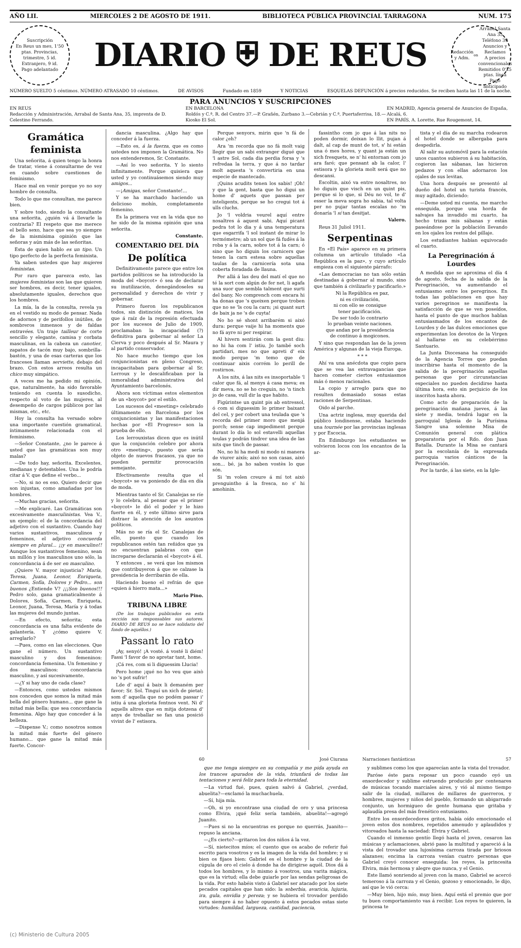AÑO LII. MIERCOLES 2 DE AGOSTO DE 1911. BIBLIOTECA PÚBLICA PROVINCIAL TARRAGONA NUM. 175
Suscripción
En Reus un mes, 1'50 ptas. Provincias, trimestre, 5 id. Extranjero, 9 id.
Pago adelantado
DIARIO ⛨ DE REUS
Redacción y Adm.<sup>on</sup>
Arrabal Santa Ana 35
Teléfono 39
Anuncios y Reclamos
A precios convencionales
Remitidos 0'25 ptas. línea
Pago anticipado
NÚMERO SUELTO 5 céntimos. NÚMERO ATRASADO 10 céntimos. DE AVISOS Fundado en 1859 Y NOTICIAS ESQUELAS DEFUNCIÓN á precios reducidos. Se reciben hasta las 11 de la noche.
PARA ANUNCIOS Y SUSCRIPCIONES
EN REUS
Redacción y Administración, Arrabal de Santa Ana, 35, imprenta de D. Celestino Ferrando. EN BARCELONA
Roldós y C.ª, R. del Centro 37.—P. Grañén, Zurbano 3.—Cebrián y C.ª, Puertaferrisa, 18.—Kiosko El Sol. EN MADRID, Agencia general de Anuncios de España, Alcalá, 6.
EN PARÍS, A. Lorette, Rue Rougemont, 14.
Gramática feminista
Una señorita, á quien tengo la honra de tratar, viene á consultarme de vez en cuando sobre cuestiones de feminismo.
Hace mal en venir porque yo no soy hombre de consulta.
Todo lo que me consultan, me parece bien.
Y sobre todo, siendo la consultante una señorita, ¿quién vá á llevarle la contraria? El respeto que me merece el bello sexo, hace que sea yo siempre de la mismísima opinión que las señoras y aún más de las señoritas.
Esta de quien hablo es un tipo. Un tipo perfecto de la perfecta feminista.
Ya saben ustedes que hay mujeres feministas.
Por raro que parezca esto, las mujeres feministas son las que quieren ser hombres, es decir, tener iguales, absolutamente iguales, derechos que los hombres.
La mía, la de la consulta, revela ya en el vestido su modo de pensar. Nada de adornos y de perifollos inútiles, de sombreros inmensos y de faldas entravées. Un traje tailleur de corte sencillo y elegante, camisa y corbata masculinas, en la cabeza un canotier, zapatos de tacón muy bajo, sombrilla-bastón, y una de esas carteras que los franceses llaman serviette, debajo del brazo. Con estos arreos resulta un chico muy simpático.
A veces me ha pedido mi opinión, que, naturalmente, ha sido favorable teniendo en cuenta lo susodicho, respecto al voto de las mujeres, al desempeño de cargos públicos por las mismas, etc., etc.
Hoy la consulta ha versado sobre una importante cuestión gramatical, íntimamente relacionada con el feminismo.
—Señor Constante, ¿no le parece á usted que las gramáticas son muy malas?
—De todo hay, señorita. Excelentes, medianas y detestables. Una le podría citar á V. que define el verbo...
—No, si no es eso. Quiero decir que son injustas, como amañadas por los hombres.
—Muchas gracias, señorita.
—Me explicaré. Las Gramáticas son excesivamente masculinistas. Vea V., un ejemplo: el de la concordancia del adjetivo con el sustantivo. Cuando hay varios sustantivos, masculinos y femeninos, el adjetivo concuerda siempre en plural... ¡¡y en masculino!! Aunque los sustantivos femenino, sean un millón y los masculinos uno sólo, la concordancia á de ser en masculino.
¿Quiere V. mayor injusticia? María, Teresa, Juana, Leonor, Enriqueta, Carmen, Sofía, Dolores y Pedro... son buenos ¿Entiende V? ¡¡¡Son buenos!!! Pedro solo, gana gramaticalmente á Dolores, Sofía, Carmen, Enriqueta, Leonor, Juana, Teresa, María y á todas las mujeres del mundo juntas.
—En efecto, señorita; esta concordancia es una falta evidente de galantería. Y ¿cómo quiere V. arreglarlo?
—Pues, como en las elecciones. Que gane el número. Un sustantivo masculino y dos femeninos: concordancia femenina. Un femenino y dos masculinos: concordancia masculino, y así sucesivamente.
—¿Y si hay uno de cada clase?
—Entonces, como ustedes mismos nos conceden que somos la mitad más bella del género humano... que gane la mitad más bella; que sea concordancia femenina. Algo hay que conceder á la belleza.
—Dispense V.; como nosotros somos la mitad más fuerte del género humano... que gane la mitad más fuerte. Concor-
dancia masculina. ¿Algo hay que conceder á la fuerza.
—Esto es, á la fuerza, que es como ustedes nos imponen la Gramática. No nos entenderemos, Sr. Constante.
—Así lo veo señorita. Y lo siento infinitamente. Porque quisiera que usted y yo continuásemos siendo muy amigos...
—¡Amigas, señor Constante!...
Y se ha marchado haciendo un delicioso mohín, completamente femenino.
Es la primera vez en la vida que no he sido de la misma opinión que una señorita.
Constante.
COMENTARIO DEL DÍA
De política
Definitivamente parece que entre los partidos políticos se ha introducido la moda del «boycot» ó sea de declarar su inutilización, denegándoseles su personalidad y derechos de vivir y gobernar.
Primero fueron los republicanos todos, sin distinción de matices, los que á raíz de la represión efectuada por los sucesos de Julio de 1909, proclamaban la incapacidad (?) definitiva para gobernar al señor La Cierva y poco después al Sr. Maura y al partido conservador.
No hace mucho tiempo que los conjuncionistas en pleno Congreso, incapacitaban para gobernar al Sr. Lerroux y le descalificaban por la inmoralidad administrativa del Ayuntamiento barcelonés.
Ahora son víctimas estos elementos de un «boycot» por el estilo.
Los sucesos del «meeting» celebrado últimamente en Barcelona por los conjuncionistas y las manifestaciones hechas por «El Progreso» son la prueba de ello.
Los lerrouxistas dicen que es inútil que la conjunción celebre por ahora otro «meeting», puesto que sería objeto de nuevos fracasos, ya que no pueden permitir provocación semejante.
Efectivamente resulta que el «boycot» se va poniendo de día en día de moda.
Mientras tanto el Sr. Canalejas se ríe y lo celebra, al pensar que el primer «boycot» le dió el poder y le hizo fuerte en él, y este último sirve para distraer la atención de los asuntos políticos.
Más no se ría el Sr. Canalejas de ello, puesto que cuando los republicanos estén tan reñidos que ya no encuentran palabras con que increparse declararán el «boycot» á él.
Y entonces , se verá que los mismos que contribuyeron á que se calzase la presidencia le derribarán de ella.
Haciendo bueno el refrán de que «quien á hierro mata...»
Mario Pino.
TRIBUNA LIBRE
(De los trabajos publicados en esta sección son responsables sus autores. DIARIO DE REUS no se hace solidario del fondo de aquéllos.)
Passant lo rato
¡Ay, senyó! ¡A vosté. á vosté li diém! Fassi 'l favor de no apretar tant, home.
¡Cá res, com si li diguessim Llucia!
Pero home ¡qué no ho veu que això no 's pot sufrir!
Lde d' aquí á baix li demaném per favor; Sr. Sol. Tinguí un xich de pietat; som d' aquella que no podém passar i' istiu á una glorieta fentnos vent. Ni d' aquells altres que en mitja dotzena d' anys de treballar se fan una posició vivint de l' estisora.
Perque senyors, mirin que 'n fá de calor ¿eh?
Ara 'm recorda que no fá molt vaig llegir que un sabi extranger digué que 'l astre Sol, cada dia perdia forsa y 's refredaa la terra, y que á no tardar molt aquesta 's convertiria en una especie de mantecado.
¡Quins acudits tenen los sabis! ¡Oh! y que la gent, basta que ho digui un home d' aquets que passan per inteligents, perque se ho cregui tot á ulls cluchs.
Jo 'l voldria veurel aquí entre nosaltres á aquest sabi. Aquí picant pedra tot lo dia y á una temperatura que esgarrifa 'l sol instant de mirar lo termómetre; ab un sol que fá fudès á la roba y á la carn, sobre tot á la carn; ó sino que ho diguin los carnicers que tenen la carn estesa sobre aquellas taulas de la carnicería sota una coberta foradada de llauna.
Per allá á las deu del matí el que no té la sort com algún de fer net, li agafa una suor que sembla talment que surti del bany. No comprench com encara hi ha donas que 's queixen perque troben que no se 'ls cou la carn; ¡si quant surt de baix ja ne 's de cuyta!
No ho sé shont arribarém si aixó dura: perque vaije hi ha moments que no fá ayre ni per respirar.
Al hivern sentirán com la gent diu: no hi ha com l' istiu. Jo també soch partidari, mes no que apreti d' eix modo perque 'm temo que de continuar aixis corrém lo perill de rostirnos.
A los nits, á las nits es insoportable 'l calor que fá, al menys á casa meva; es dir meva, no se ho creguin, no 'n tinch jo de casa, vull dir la que habito.
Figúrintse un quint pis ab entressol, ó com si diguessim lo primer baixant del cel, y per cobert una teulada que 's recorda del primer moro que menjá porch; sense cap impediment perque durant lo día lo sol estavelli aquellas teulas y podrán tindrer una idea de las nits que tinch de passar.
No, no hi ha medi ni modo ni manera de viurer aixís; aixó no son casas, aixó son... bé, ja ho saben vostès lo que són.
Si 'm volen creure á mí tot això prenguintho á la fresca, no s' hi amohinin.
fassintho com jo que á las nits no poden dormir, deixan lo llit, pujan á dalt, al cap de munt de tot, s' hi están una ó mes hores, y quant ja están un xich fresquets, se n' hi entornan com jo ara faré; que pensant ab la calor, l' estisora y la glorieta molt será que no descansi.
Escoltin, aixó va entre nosaltres, no ho diguin que visch en un quint pis, perque si lo que, si Déu no vol, te d' esser la meva sogra ho sabia, tal volta per no pujar tantas escalas no 'm donaría 'l sí tan desitjat.
Valero.
Reus 31 Juliol 1911.
Serpentinas
En «El País» aparece en su primera columna un artículo titulado «La República es la paz», y cuyo artículo empieza con el siguiente párrafo:
«Las democracias no tan sólo están destinadas á gobernar al mundo, sino que también á civilizarlo y pacificarlo.»
Ni la República es paz,
ni es civilización,
ni con ello se consigue
tener pacificación.
De ser todo lo contrario
lo prueban veinte naciones.
que andan por la presidencia
de continuo á mogicones.
Y sino que respondan las de la joven América y algunas de la vieja Europa.
* * *
Ahí va una anécdota que copio para que se vea las extravagancias que hacen cometer ciertos entusiasmos más ó menos racionales.
La copio y arreglo para que no resulten demasiado sosas estas raciones de Serpentinas.
Oido al parche.
Una actriz inglesa, muy querida del público londinense, estaba haciendo una tournée por las provincias inglesas y por Escocia.
En Edimburgo los estudiantes se volvieron locos con los encantos de la ar-
tista y el día de su marcha rodearon el hotel donde se albergaba para despedirla.
Al salir su automóvil para la estación unos cuantos subieron á su habitación, cogieron las sábanas, las hicieron pedazos y con ellas adornaron los ojales de sus levitas.
Una hora después se presentó al dueño del hotel un turista francés, muy agitado, diciendo:
—Deme usted mi cuenta, me marcho enseguida, porque una horda de salvajes ha invadido mi cuarto, ha hecho trizas mis sábanas y están paseándose por la población llevando en los ojales los restos del pillaje.
Los estudiantes habían equivocado el cuarto.
La Peregrinación á Lourdes
A medida que se aproxima el día 4 de agosto, fecha de la salida de la Peregrinación, va aumentando el entusiasmo entre los peregrinos. En todas las poblaciones en que hay varios peregrinos se manifiesta la satisfacción de que se ven poseídos, hasta el punto de que muchos hablan entusiasmados de los encantos de Lourdes y de las dulces emociones que experimentan los devotos de la Virgen al hallarse en su celebérrimo Santuario.
La Junta Diocesana ha conseguido de la Agencia Torres que puedan inscribirse hasta el momento de la salida de la peregrinación aquellas personas que por circunstancias especiales no pueden decidirse hasta última hora, esto sin perjuicio de los inscritos hasta ahora.
Como acto de preparación de la peregrinación mañana jueves, á las siete y media, tendrá lugar en la parroquial Iglesia de la Purísima Sangre una solemne Misa de Comunión general con plática preparatoria por el Rdo. don Juan Batalla. Durante la Misa se cantará por la escolanía de la expresada parroquia varios cánticos de la Peregrinación.
Por la tarde, á las siete, en la Igle-
60 José Ciurana
que me tenga siempre en su compañía y me pida ayuda en los trances apurados de la vida, triunfará de todas las tentaciones y será feliz para toda la eternidad.
—La virtud fué, pues, quien salvó á Gabriel, ¿verdad, abuelita?—exclamó la muchachuela.
—Sí, hija mía.
—Oh, si yo encontrase una ciudad de oro y una princesa como Elvira, ¡qué feliz sería también, abuelita!—agregó Juanito.
—Pues si no la encuentras es porque no querrás, Juanito—repuso la anciana.
—¿Es cierto?—gritaron los dos niños á la vez.
—Sí, nietecitos míos; el cuento que os acabo de referir fué escrito para vosotros y es la imagen de la vida del hombre; y si bien os fijaos bien: Gabriel es el hombre y la ciudad de la cúpula de oro el cielo á donde ha de dirigirse aquél. Dios dá á todos los hombres, y lo mismo á vosotros, una varita mágica, que es la virtud; ella debe guiarle por las sendas peligrosas de la vida. Por esto habéis visto á Gabriel ser atacado por los siete pecados capitales que han sido: la soberbia, avaricia, lujuria, ira, gula, envidia y pereza; y se hubiera el trovador perdido para siempre á no haber opuesto á estos pecados estas siete virtudes: humildad, largueza, castidad, paciencia,
Narraciones fantásticas 57
y sublimes como los que aparecían ante la vista del trovador.
Paróse éste para reposar un poco cuando oyó un ensordecedor y sublime estruendo producido por centenares de músicas tocando marciales aires, y vió al mismo tiempo salir de la ciudad, millares de millares de guerreros, y hombres, mujeres y niños del pueblo, formando un abigarrado conjunto, un hormigueo de gente humana que gritaba y aplaudía presa del más frenético entusiasmo.
Entre los ensordecedores gritos, había oído emocionado el joven estos dos nombres, repetidos amenudo y aplaudidos y vitoreados hasta la saciedad: Elvira y Gabriel.
Cuando el inmenso gentío llegó hasta el joven, cesaron las músicas y aclamaciones, abrió paso la multitud y apareció á la vista del trovador una lujosísima carroza tirada por briosos alazanes; encima la carroza venían cuatro personas que Gabriel creyó conocer enseguida: los reyes, la princesita Elvira, más hermosa y alegre que nunca, y el Genio.
Este llamó sonriendo al joven con la mano, Gabriel se acercó temeroso á la carroza y el Genio, gozoso y emocionado, le dijo, así que le vió cerca:
—Muy bien, hijo mío, muy bien. Aquí está el premio que por tu buen comportamiento vas á recibir. Los reyes te quieren, la princesa te
(c) Ministerio de Cultura 2005